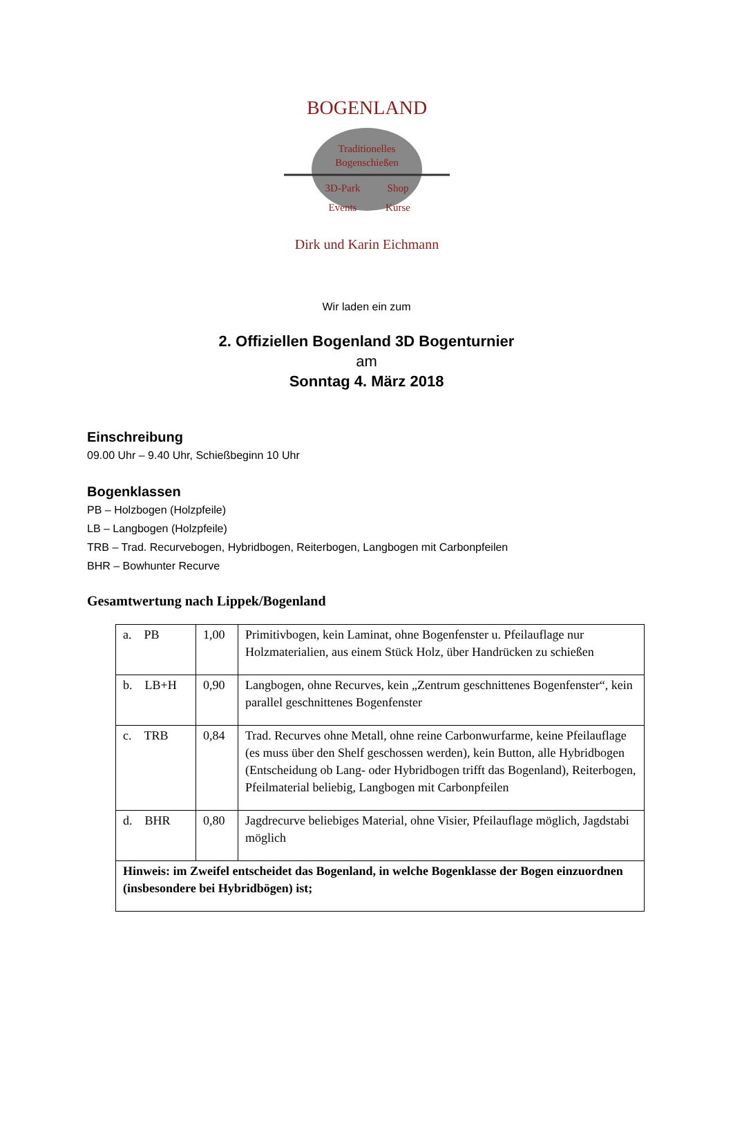BOGENLAND
Traditionelles
Bogenschießen
3D-Park
Shop
Events
Kurse
Dirk und Karin Eichmann
Wir laden ein zum
2. Offiziellen Bogenland 3D Bogenturnier
am
Sonntag 4. März 2018
Einschreibung
09.00 Uhr – 9.40 Uhr, Schießbeginn 10 Uhr
Bogenklassen
PB – Holzbogen (Holzpfeile)
LB – Langbogen (Holzpfeile)
TRB – Trad. Recurvebogen, Hybridbogen, Reiterbogen, Langbogen mit Carbonpfeilen
BHR – Bowhunter Recurve
Gesamtwertung nach Lippek/Bogenland
| a. PB | 1,00 | Primitivbogen, kein Laminat, ohne Bogenfenster u. Pfeilauflage nur Holzmaterialien, aus einem Stück Holz, über Handrücken zu schießen |
| b. LB+H | 0,90 | Langbogen, ohne Recurves, kein „Zentrum geschnittenes Bogenfenster“, kein parallel geschnittenes Bogenfenster |
| c. TRB | 0,84 | Trad. Recurves ohne Metall, ohne reine Carbonwurfarme, keine Pfeilauflage (es muss über den Shelf geschossen werden), kein Button, alle Hybridbogen (Entscheidung ob Lang- oder Hybridbogen trifft das Bogenland), Reiterbogen, Pfeilmaterial beliebig, Langbogen mit Carbonpfeilen |
| d. BHR | 0,80 | Jagdrecurve beliebiges Material, ohne Visier, Pfeilauflage möglich, Jagdstabi möglich |
| Hinweis: im Zweifel entscheidet das Bogenland, in welche Bogenklasse der Bogen einzuordnen (insbesondere bei Hybridbögen) ist; | | |